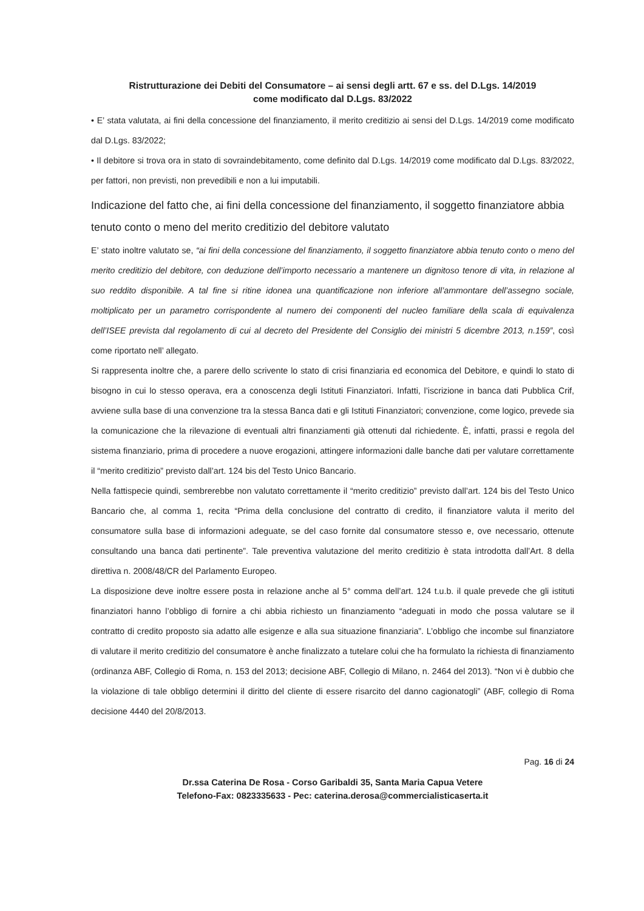Ristrutturazione dei Debiti del Consumatore – ai sensi degli artt. 67 e ss. del D.Lgs. 14/2019
come modificato dal D.Lgs. 83/2022
• E’ stata valutata, ai fini della concessione del finanziamento, il merito creditizio ai sensi del D.Lgs. 14/2019 come modificato dal D.Lgs. 83/2022;
• Il debitore si trova ora in stato di sovraindebitamento, come definito dal D.Lgs. 14/2019 come modificato dal D.Lgs. 83/2022, per fattori, non previsti, non prevedibili e non a lui imputabili.
Indicazione del fatto che, ai fini della concessione del finanziamento, il soggetto finanziatore abbia tenuto conto o meno del merito creditizio del debitore valutato
E’ stato inoltre valutato se, “ai fini della concessione del finanziamento, il soggetto finanziatore abbia tenuto conto o meno del merito creditizio del debitore, con deduzione dell’importo necessario a mantenere un dignitoso tenore di vita, in relazione al suo reddito disponibile. A tal fine si ritine idonea una quantificazione non inferiore all’ammontare dell’assegno sociale, moltiplicato per un parametro corrispondente al numero dei componenti del nucleo familiare della scala di equivalenza dell’ISEE prevista dal regolamento di cui al decreto del Presidente del Consiglio dei ministri 5 dicembre 2013, n.159”, così come riportato nell’ allegato.
Si rappresenta inoltre che, a parere dello scrivente lo stato di crisi finanziaria ed economica del Debitore, e quindi lo stato di bisogno in cui lo stesso operava, era a conoscenza degli Istituti Finanziatori. Infatti, l’iscrizione in banca dati Pubblica Crif, avviene sulla base di una convenzione tra la stessa Banca dati e gli Istituti Finanziatori; convenzione, come logico, prevede sia la comunicazione che la rilevazione di eventuali altri finanziamenti già ottenuti dal richiedente. È, infatti, prassi e regola del sistema finanziario, prima di procedere a nuove erogazioni, attingere informazioni dalle banche dati per valutare correttamente il “merito creditizio” previsto dall’art. 124 bis del Testo Unico Bancario.
Nella fattispecie quindi, sembrerebbe non valutato correttamente il “merito creditizio” previsto dall’art. 124 bis del Testo Unico Bancario che, al comma 1, recita “Prima della conclusione del contratto di credito, il finanziatore valuta il merito del consumatore sulla base di informazioni adeguate, se del caso fornite dal consumatore stesso e, ove necessario, ottenute consultando una banca dati pertinente”. Tale preventiva valutazione del merito creditizio è stata introdotta dall’Art. 8 della direttiva n. 2008/48/CR del Parlamento Europeo.
La disposizione deve inoltre essere posta in relazione anche al 5° comma dell’art. 124 t.u.b. il quale prevede che gli istituti finanziatori hanno l’obbligo di fornire a chi abbia richiesto un finanziamento “adeguati in modo che possa valutare se il contratto di credito proposto sia adatto alle esigenze e alla sua situazione finanziaria”. L’obbligo che incombe sul finanziatore di valutare il merito creditizio del consumatore è anche finalizzato a tutelare colui che ha formulato la richiesta di finanziamento (ordinanza ABF, Collegio di Roma, n. 153 del 2013; decisione ABF, Collegio di Milano, n. 2464 del 2013). “Non vi è dubbio che la violazione di tale obbligo determini il diritto del cliente di essere risarcito del danno cagionatogli” (ABF, collegio di Roma decisione 4440 del 20/8/2013.
Pag. 16 di 24
Dr.ssa Caterina De Rosa - Corso Garibaldi 35, Santa Maria Capua Vetere
Telefono-Fax: 0823335633 - Pec: caterina.derosa@commercialisticaserta.it